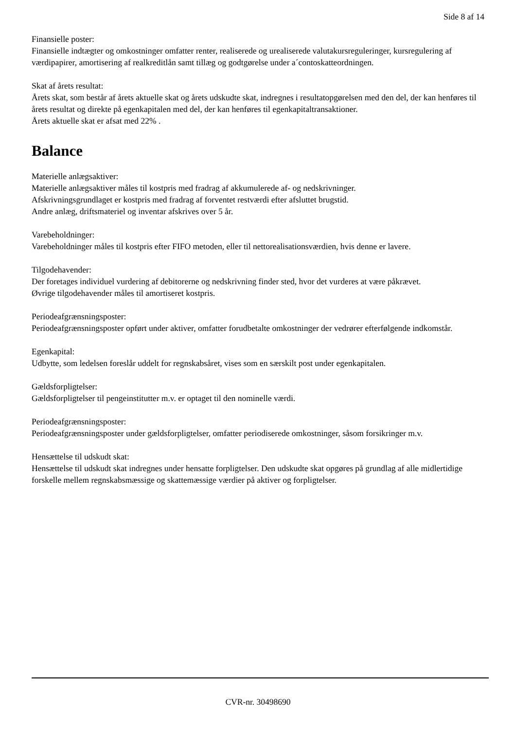Side 8 af 14
Finansielle poster:
Finansielle indtægter og omkostninger omfatter renter, realiserede og urealiserede valutakursreguleringer, kursregulering af værdipapirer, amortisering af realkreditlån samt tillæg og godtgørelse under a´contoskatteordningen.
Skat af årets resultat:
Årets skat, som består af årets aktuelle skat og årets udskudte skat, indregnes i resultatopgørelsen med den del, der kan henføres til årets resultat og direkte på egenkapitalen med del, der kan henføres til egenkapitaltransaktioner.
Årets aktuelle skat er afsat med 22% .
Balance
Materielle anlægsaktiver:
Materielle anlægsaktiver måles til kostpris med fradrag af akkumulerede af- og nedskrivninger.
Afskrivningsgrundlaget er kostpris med fradrag af forventet restværdi efter afsluttet brugstid.
Andre anlæg, driftsmateriel og inventar afskrives over 5 år.
Varebeholdninger:
Varebeholdninger måles til kostpris efter FIFO metoden, eller til nettorealisationsværdien, hvis denne er lavere.
Tilgodehavender:
Der foretages individuel vurdering af debitorerne og nedskrivning finder sted, hvor det vurderes at være påkrævet.
Øvrige tilgodehavender måles til amortiseret kostpris.
Periodeafgrænsningsposter:
Periodeafgrænsningsposter opført under aktiver, omfatter forudbetalte omkostninger der vedrører efterfølgende indkomstår.
Egenkapital:
Udbytte, som ledelsen foreslår uddelt for regnskabsåret, vises som en særskilt post under egenkapitalen.
Gældsforpligtelser:
Gældsforpligtelser til pengeinstitutter m.v. er optaget til den nominelle værdi.
Periodeafgrænsningsposter:
Periodeafgrænsningsposter under gældsforpligtelser, omfatter periodiserede omkostninger, såsom forsikringer m.v.
Hensættelse til udskudt skat:
Hensættelse til udskudt skat indregnes under hensatte forpligtelser. Den udskudte skat opgøres på grundlag af alle midlertidige forskelle mellem regnskabsmæssige og skattemæssige værdier på aktiver og forpligtelser.
CVR-nr. 30498690